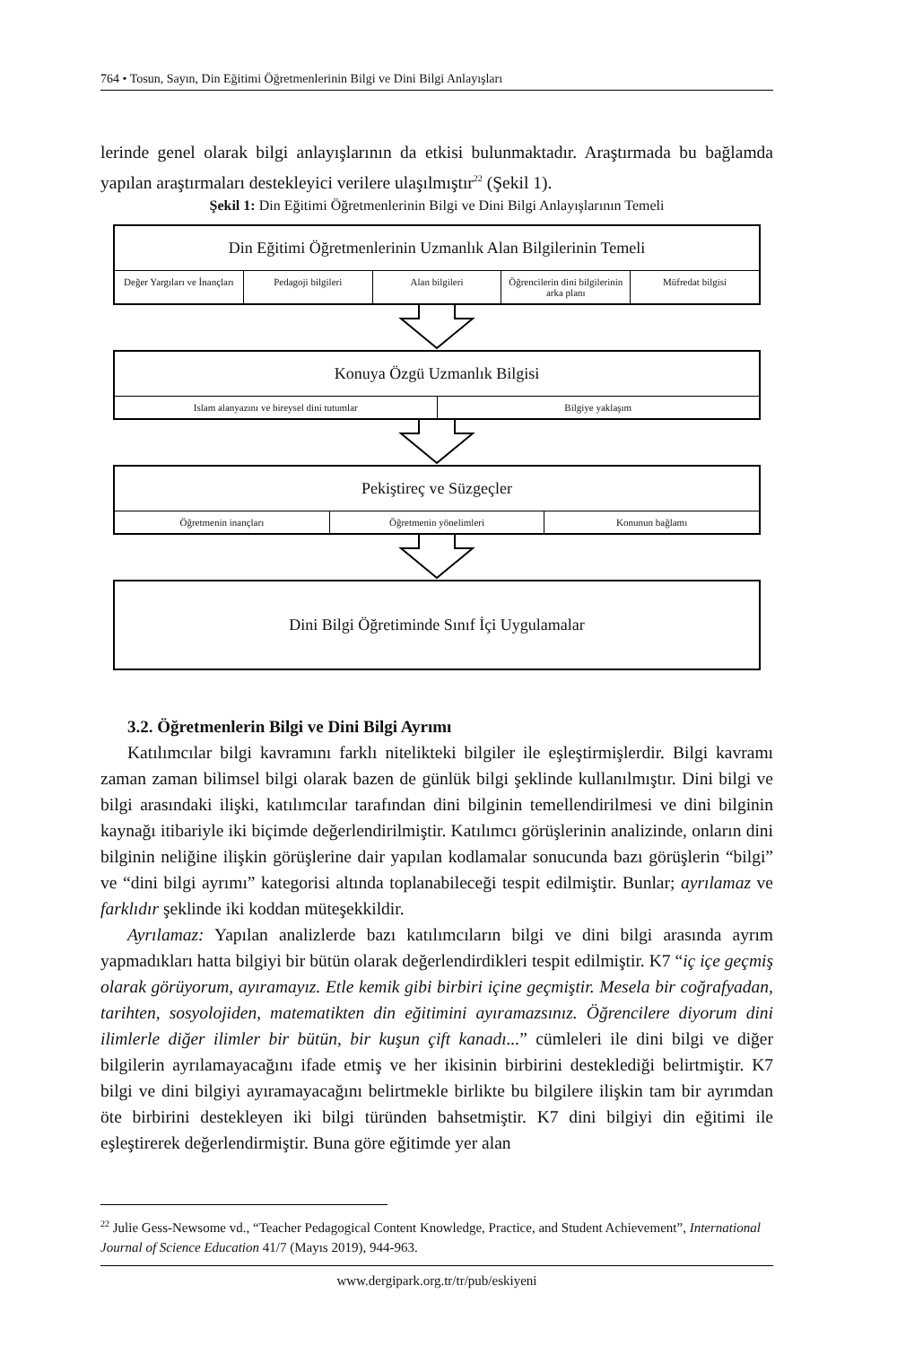764 • Tosun, Sayın, Din Eğitimi Öğretmenlerinin Bilgi ve Dini Bilgi Anlayışları
lerinde genel olarak bilgi anlayışlarının da etkisi bulunmaktadır. Araştırmada bu bağlamda yapılan araştırmaları destekleyici verilere ulaşılmıştır<sup>22</sup> (Şekil 1).
Şekil 1: Din Eğitimi Öğretmenlerinin Bilgi ve Dini Bilgi Anlayışlarının Temeli
Din Eğitimi Öğretmenlerinin Uzmanlık Alan Bilgilerinin Temeli
Değer Yargıları ve İnançları Pedagoji bilgileri Alan bilgileri Öğrencilerin dini bilgilerinin arka planı
Müfredat bilgisi
Konuya Özgü Uzmanlık Bilgisi
Islam alanyazını ve bireysel dini tutumlar
Bilgiye yaklaşım
Pekiştireç ve Süzgeçler
Öğretmenin inançları Öğretmenin yönelimleri Konunun bağlamı
Dini Bilgi Öğretiminde Sınıf İçi Uygulamalar
3.2. Öğretmenlerin Bilgi ve Dini Bilgi Ayrımı
Katılımcılar bilgi kavramını farklı nitelikteki bilgiler ile eşleştirmişlerdir. Bilgi kavramı zaman zaman bilimsel bilgi olarak bazen de günlük bilgi şeklinde kullanılmıştır. Dini bilgi ve bilgi arasındaki ilişki, katılımcılar tarafından dini bilginin temellendirilmesi ve dini bilginin kaynağı itibariyle iki biçimde değerlendirilmiştir. Katılımcı görüşlerinin analizinde, onların dini bilginin neliğine ilişkin görüşlerine dair yapılan kodlamalar sonucunda bazı görüşlerin “bilgi” ve “dini bilgi ayrımı” kategorisi altında toplanabileceği tespit edilmiştir. Bunlar; ayrılamaz ve farklıdır şeklinde iki koddan müteşekkildir.
Ayrılamaz: Yapılan analizlerde bazı katılımcıların bilgi ve dini bilgi arasında ayrım yapmadıkları hatta bilgiyi bir bütün olarak değerlendirdikleri tespit edilmiştir. K7 “iç içe geçmiş olarak görüyorum, ayıramayız. Etle kemik gibi birbiri içine geçmiştir. Mesela bir coğrafyadan, tarihten, sosyolojiden, matematikten din eğitimini ayıramazsınız. Öğrencilere diyorum dini ilimlerle diğer ilimler bir bütün, bir kuşun çift kanadı...” cümleleri ile dini bilgi ve diğer bilgilerin ayrılamayacağını ifade etmiş ve her ikisinin birbirini desteklediği belirtmiştir. K7 bilgi ve dini bilgiyi ayıramayacağını belirtmekle birlikte bu bilgilere ilişkin tam bir ayrımdan öte birbirini destekleyen iki bilgi türünden bahsetmiştir. K7 dini bilgiyi din eğitimi ile eşleştirerek değerlendirmiştir. Buna göre eğitimde yer alan
<sup>22</sup> Julie Gess-Newsome vd., “Teacher Pedagogical Content Knowledge, Practice, and Student Achievement”, International Journal of Science Education 41/7 (Mayıs 2019), 944-963.
www.dergipark.org.tr/tr/pub/eskiyeni